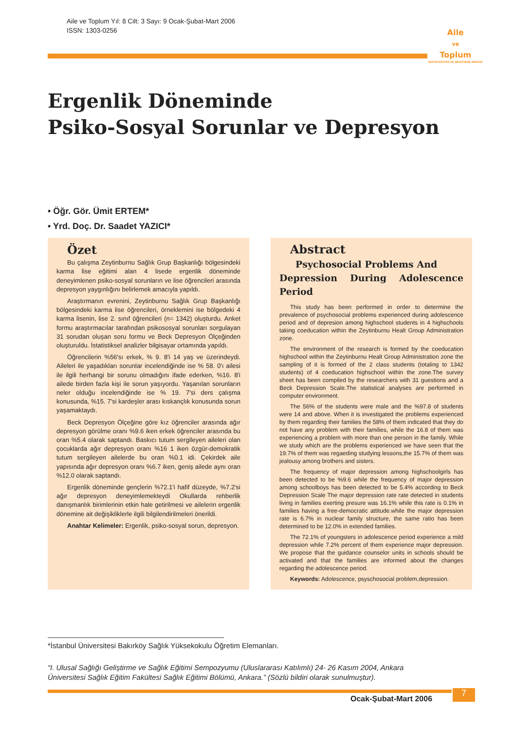Aile ve Toplum Yıl: 8 Cilt: 3 Sayı: 9 Ocak-Şubat-Mart 2006
ISSN: 1303-0256
Aile
ve
Toplum
EĞİTİM-KÜLTÜR VE ARAŞTIRMA DERGİSİ
Ergenlik Döneminde
Psiko-Sosyal Sorunlar ve Depresyon
• Öğr. Gör. Ümit ERTEM*
• Yrd. Doç. Dr. Saadet YAZICI*
Özet
Bu çalışma Zeytinburnu Sağlık Grup Başkanlığı bölgesindeki karma lise eğitimi alan 4 lisede ergenlik döneminde deneyimlenen psiko-sosyal sorunların ve lise öğrencileri arasında depresyon yaygınlığını belirlemek amacıyla yapıldı.
Araştırmanın evrenini, Zeytinburnu Sağlık Grup Başkanlığı bölgesindeki karma lise öğrencileri, örneklemini ise bölgedeki 4 karma lisenin, lise 2. sınıf öğrencileri (n= 1342) oluşturdu. Anket formu araştırmacılar tarafından psikososyal sorunları sorgulayan 31 sorudan oluşan soru formu ve Beck Depresyon Ölçeğinden oluşturuldu. İstatistiksel analizler bilgisayar ortamında yapıldı.
Öğrencilerin %56'sı erkek, % 9. 8'i 14 yaş ve üzerindeydi. Aileleri ile yaşadıkları sorunlar incelendiğinde ise % 58. 0'ı ailesi ile ilgili herhangi bir sorunu olmadığını ifade ederken, %16. 8'i ailede birden fazla kişi ile sorun yaşıyordu. Yaşanılan sorunların neler olduğu incelendiğinde ise % 19. 7'si ders çalışma konusunda, %15. 7'si kardeşler arası kıskançlık konusunda sorun yaşamaktaydı.
Beck Depresyon Ölçeğine göre kız öğrenciler arasında ağır depresyon görülme oranı %9.6 iken erkek öğrenciler arasında bu oran %5.4 olarak saptandı. Baskıcı tutum sergileyen aileleri olan çocuklarda ağır depresyon oranı %16 1 iken özgür-demokratik tutum sergileyen ailelerde bu oran %0.1 idi. Çekirdek aile yapısında ağır depresyon oranı %6.7 iken, geniş ailede aynı oran %12.0 olarak saptandı.
Ergenlik döneminde gençlerin %72.1'i hafif düzeyde, %7.2'si ağır depresyon deneyimlemekteydi Okullarda rehberlik danışmanlık birimlerinin etkin hale getirilmesi ve ailelerin ergenlik dönemine ait değişikliklerle ilgili bilgilendirilmeleri önerildi.
Anahtar Kelimeler: Ergenlik, psiko-sosyal sorun, depresyon.
Abstract
Psychosocial Problems And
Depression During Adolescence Period
This study has been performed in order to determine the prevalence of psychosocial problems experienced during adolescence period and of depresion among highschool students in 4 highschools taking coeducation within the Zeytinburnu Healt Group Administration zone.
The environment of the research is formed by the coeducation highschool within the Zeytinburnu Healt Group Administration zone the sampling of it is formed of the 2 class students (totaling to 1342 students) of 4 coeducation highschool within the zone.The survey sheet has been compiled by the researchers with 31 guestions and a Beck Depression Scale.The statistical analyses are performed in computer environment.
The 56% of the students were male and the %97.8 of students were 14 and above. When it is investigated the problems experienced by them regarding their families the 58% of them indicated that they do not have any problem with their families, while the 16.8 of them was experiencing a problem with more than one person in the family. While we study which are the problems experienced we have seen that the 19.7% of them was regaeding studying lessons,the 15.7% of them was jealousy among brothers and sisters.
The frequency of major depression among highschoolgirls has been detected to be %9.6 while the frequency of major depression among schoolboys has been detected to be 5.4% according to Beck Depression Scale The major depression rate rate detected in students living in families exerting presure was 16.1% while this rate is 0.1% in families having a free-democratic attitude.while the major depression rate is 6.7% in nuclear family structure, the same ratio has been determined to be 12.0% in extended families.
The 72.1% of youngsters in adolescence period experience a mild depression while 7.2% percent of them experience major depression. We propose that the guidance counselor units in schools should be activated and that the families are informed about the changes regarding the adolescence period.
Keywords: Adolescence, psyschosocial problem,depression.
*İstanbul Üniversitesi Bakırköy Sağlık Yüksekokulu Öğretim Elemanları.
“I. Ulusal Sağlığı Geliştirme ve Sağlık Eğitimi Sempozyumu (Uluslararası Katılımlı) 24- 26 Kasım 2004, Ankara
Üniversitesi Sağlık Eğitim Fakültesi Sağlık Eğitimi Bölümü, Ankara.” (Sözlü bildiri olarak sunulmuştur).
Ocak-Şubat-Mart 2006
7